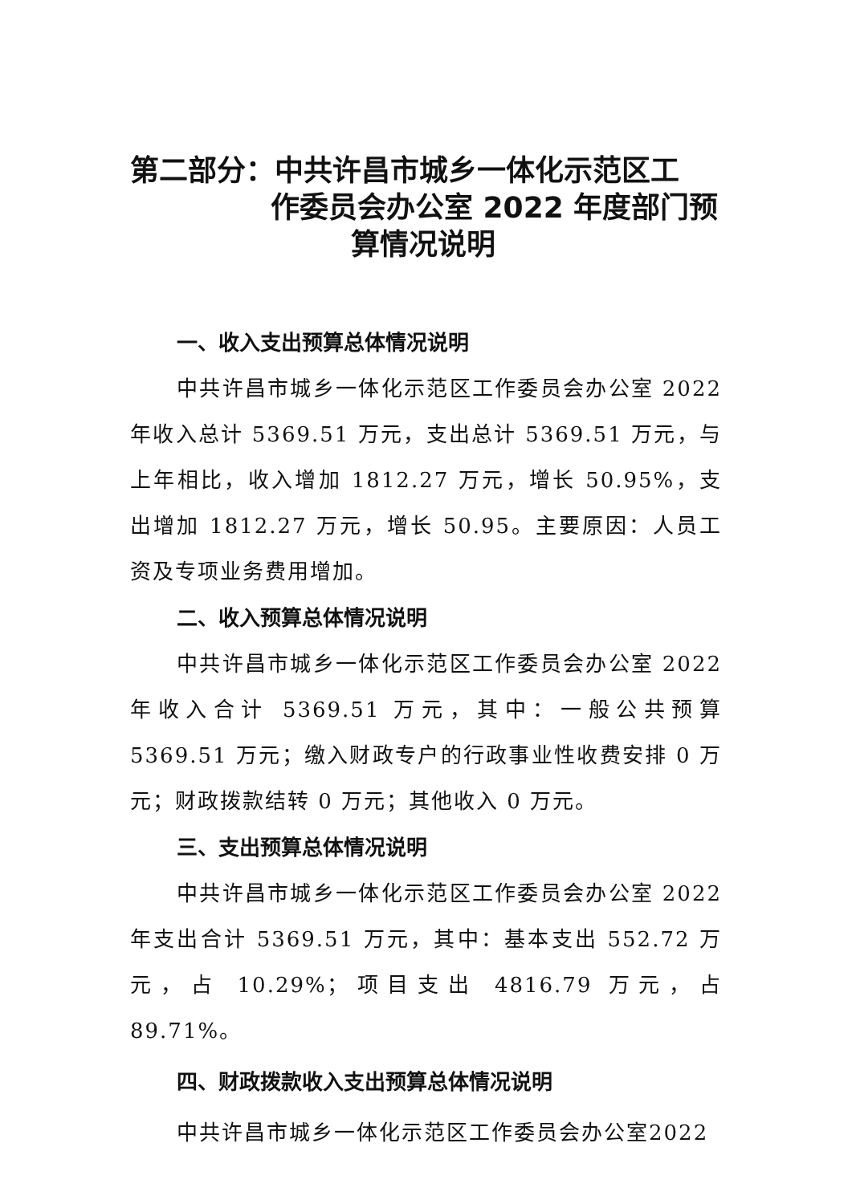第二部分：中共许昌市城乡一体化示范区工
作委员会办公室 2022 年度部门预
算情况说明
一、收入支出预算总体情况说明
中共许昌市城乡一体化示范区工作委员会办公室 2022 年收入总计 5369.51 万元，支出总计 5369.51 万元，与上年相比，收入增加 1812.27 万元，增长 50.95%，支出增加 1812.27 万元，增长 50.95。主要原因：人员工资及专项业务费用增加。
二、收入预算总体情况说明
中共许昌市城乡一体化示范区工作委员会办公室 2022 年收入合计 5369.51 万元，其中：一般公共预算 5369.51 万元；缴入财政专户的行政事业性收费安排 0 万元；财政拨款结转 0 万元；其他收入 0 万元。
三、支出预算总体情况说明
中共许昌市城乡一体化示范区工作委员会办公室 2022 年支出合计 5369.51 万元，其中：基本支出 552.72 万元，占 10.29%；项目支出 4816.79 万元，占 89.71%。
四、财政拨款收入支出预算总体情况说明
中共许昌市城乡一体化示范区工作委员会办公室2022